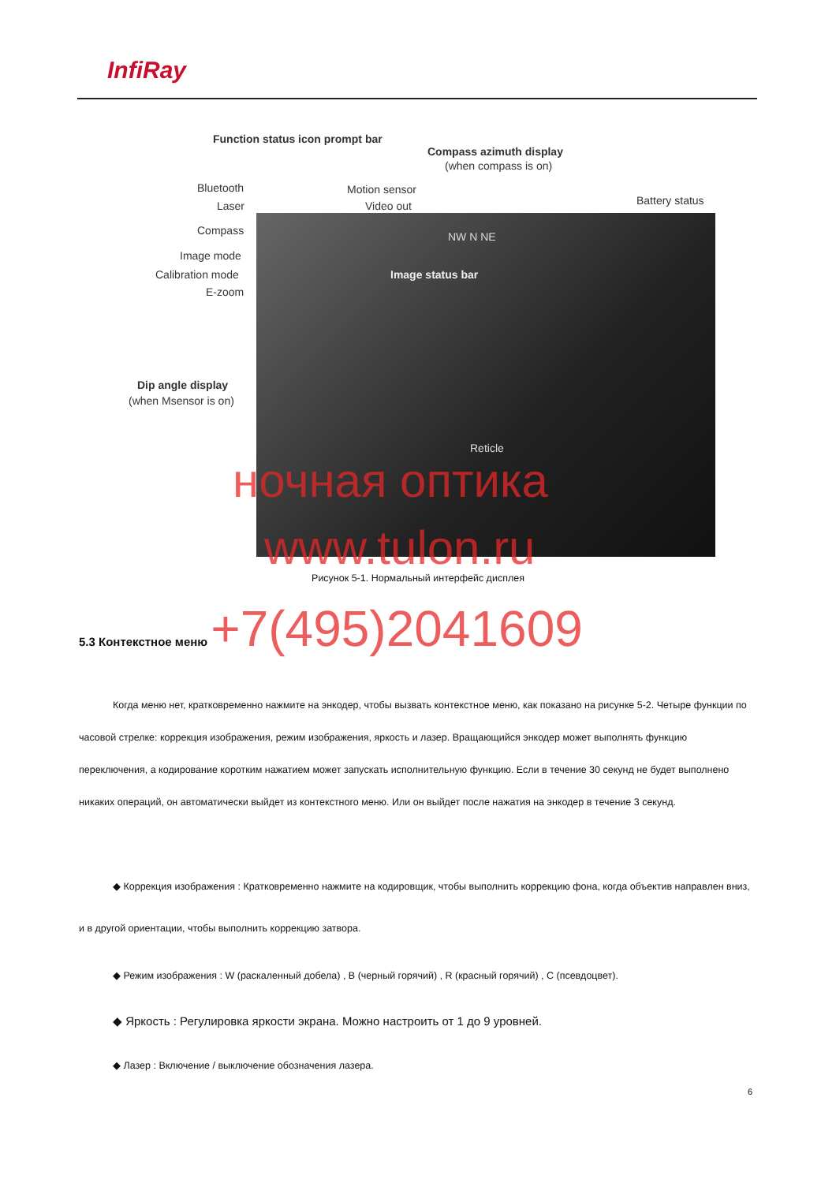InfiRay
Function status icon prompt bar
Compass azimuth display
(when compass is on)
Bluetooth Motion sensor
Laser Video out Battery status
Compass NW N NE
Image mode
Calibration mode
E-zoom
Image status bar
Dip angle display
(when Msensor is on)
Reticle
ночная оптика
www.tulon.ru
Рисунок 5-1. Нормальный интерфейс дисплея
5.3 Контекстное меню +7(495)2041609
Когда меню нет, кратковременно нажмите на энкодер, чтобы вызвать контекстное меню, как показано на рисунке 5-2. Четыре функции по часовой стрелке: коррекция изображения, режим изображения, яркость и лазер. Вращающийся энкодер может выполнять функцию переключения, а кодирование коротким нажатием может запускать исполнительную функцию. Если в течение 30 секунд не будет выполнено никаких операций, он автоматически выйдет из контекстного меню. Или он выйдет после нажатия на энкодер в течение 3 секунд.
◆ Коррекция изображения : Кратковременно нажмите на кодировщик, чтобы выполнить коррекцию фона, когда объектив направлен вниз, и в другой ориентации, чтобы выполнить коррекцию затвора.
◆ Режим изображения : W (раскаленный добела) , B (черный горячий) , R (красный горячий) , C (псевдоцвет).
◆ Яркость : Регулировка яркости экрана. Можно настроить от 1 до 9 уровней.
◆ Лазер : Включение / выключение обозначения лазера.
6